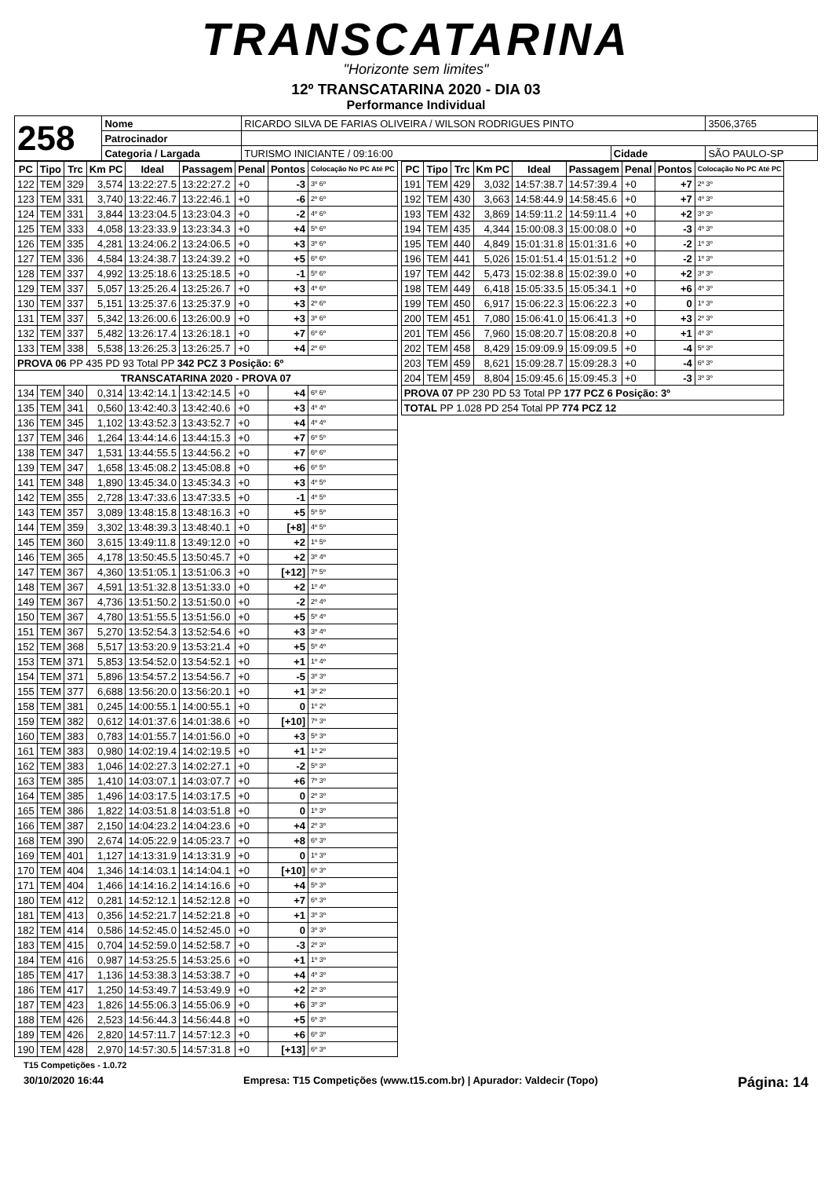TRANSCATARINA
"Horizonte sem limites"
12º TRANSCATARINA 2020 - DIA 03
Performance Individual
| 258 | Nome | RICARDO SILVA DE FARIAS OLIVEIRA / WILSON RODRIGUES PINTO | | | 3506,3765 |
| | Patrocinador | | | | |
| | Categoria / Largada | TURISMO INICIANTE / 09:16:00 | Cidade | SÃO PAULO-SP | |
| PC | Tipo | Trc | Km PC | Ideal | Passagem | Penal | Pontos | Colocação No PC Até PC |
| --- | --- | --- | --- | --- | --- | --- | --- | --- |
| 122 | TEM | 329 | 3,574 | 13:22:27.5 | 13:22:27.2 | +0 | -3 | 3º 6º |
| 123 | TEM | 331 | 3,740 | 13:22:46.7 | 13:22:46.1 | +0 | -6 | 2º 6º |
| 124 | TEM | 331 | 3,844 | 13:23:04.5 | 13:23:04.3 | +0 | -2 | 4º 6º |
| 125 | TEM | 333 | 4,058 | 13:23:33.9 | 13:23:34.3 | +0 | +4 | 5º 6º |
| 126 | TEM | 335 | 4,281 | 13:24:06.2 | 13:24:06.5 | +0 | +3 | 3º 6º |
| 127 | TEM | 336 | 4,584 | 13:24:38.7 | 13:24:39.2 | +0 | +5 | 6º 6º |
| 128 | TEM | 337 | 4,992 | 13:25:18.6 | 13:25:18.5 | +0 | -1 | 5º 6º |
| 129 | TEM | 337 | 5,057 | 13:25:26.4 | 13:25:26.7 | +0 | +3 | 4º 6º |
| 130 | TEM | 337 | 5,151 | 13:25:37.6 | 13:25:37.9 | +0 | +3 | 2º 6º |
| 131 | TEM | 337 | 5,342 | 13:26:00.6 | 13:26:00.9 | +0 | +3 | 3º 6º |
| 132 | TEM | 337 | 5,482 | 13:26:17.4 | 13:26:18.1 | +0 | +7 | 6º 6º |
| 133 | TEM | 338 | 5,538 | 13:26:25.3 | 13:26:25.7 | +0 | +4 | 2º 6º |
| PROVA 06 PP 435 PD 93 Total PP 342 PCZ 3 Posição: 6º | | | | | | | | |
| TRANSCATARINA 2020 - PROVA 07 | | | | | | | | |
| 134 | TEM | 340 | 0,314 | 13:42:14.1 | 13:42:14.5 | +0 | +4 | 6º 6º |
| 135 | TEM | 341 | 0,560 | 13:42:40.3 | 13:42:40.6 | +0 | +3 | 4º 4º |
| 136 | TEM | 345 | 1,102 | 13:43:52.3 | 13:43:52.7 | +0 | +4 | 4º 4º |
| 137 | TEM | 346 | 1,264 | 13:44:14.6 | 13:44:15.3 | +0 | +7 | 6º 5º |
| 138 | TEM | 347 | 1,531 | 13:44:55.5 | 13:44:56.2 | +0 | +7 | 6º 6º |
| 139 | TEM | 347 | 1,658 | 13:45:08.2 | 13:45:08.8 | +0 | +6 | 6º 5º |
| 141 | TEM | 348 | 1,890 | 13:45:34.0 | 13:45:34.3 | +0 | +3 | 4º 5º |
| 142 | TEM | 355 | 2,728 | 13:47:33.6 | 13:47:33.5 | +0 | -1 | 4º 5º |
| 143 | TEM | 357 | 3,089 | 13:48:15.8 | 13:48:16.3 | +0 | +5 | 5º 5º |
| 144 | TEM | 359 | 3,302 | 13:48:39.3 | 13:48:40.1 | +0 | [+8] | 4º 5º |
| 145 | TEM | 360 | 3,615 | 13:49:11.8 | 13:49:12.0 | +0 | +2 | 1º 5º |
| 146 | TEM | 365 | 4,178 | 13:50:45.5 | 13:50:45.7 | +0 | +2 | 3º 4º |
| 147 | TEM | 367 | 4,360 | 13:51:05.1 | 13:51:06.3 | +0 | [+12] | 7º 5º |
| 148 | TEM | 367 | 4,591 | 13:51:32.8 | 13:51:33.0 | +0 | +2 | 1º 4º |
| 149 | TEM | 367 | 4,736 | 13:51:50.2 | 13:51:50.0 | +0 | -2 | 2º 4º |
| 150 | TEM | 367 | 4,780 | 13:51:55.5 | 13:51:56.0 | +0 | +5 | 5º 4º |
| 151 | TEM | 367 | 5,270 | 13:52:54.3 | 13:52:54.6 | +0 | +3 | 3º 4º |
| 152 | TEM | 368 | 5,517 | 13:53:20.9 | 13:53:21.4 | +0 | +5 | 5º 4º |
| 153 | TEM | 371 | 5,853 | 13:54:52.0 | 13:54:52.1 | +0 | +1 | 1º 4º |
| 154 | TEM | 371 | 5,896 | 13:54:57.2 | 13:54:56.7 | +0 | -5 | 3º 3º |
| 155 | TEM | 377 | 6,688 | 13:56:20.0 | 13:56:20.1 | +0 | +1 | 3º 2º |
| 158 | TEM | 381 | 0,245 | 14:00:55.1 | 14:00:55.1 | +0 | 0 | 1º 2º |
| 159 | TEM | 382 | 0,612 | 14:01:37.6 | 14:01:38.6 | +0 | [+10] | 7º 3º |
| 160 | TEM | 383 | 0,783 | 14:01:55.7 | 14:01:56.0 | +0 | +3 | 5º 3º |
| 161 | TEM | 383 | 0,980 | 14:02:19.4 | 14:02:19.5 | +0 | +1 | 1º 2º |
| 162 | TEM | 383 | 1,046 | 14:02:27.3 | 14:02:27.1 | +0 | -2 | 5º 3º |
| 163 | TEM | 385 | 1,410 | 14:03:07.1 | 14:03:07.7 | +0 | +6 | 7º 3º |
| 164 | TEM | 385 | 1,496 | 14:03:17.5 | 14:03:17.5 | +0 | 0 | 2º 3º |
| 165 | TEM | 386 | 1,822 | 14:03:51.8 | 14:03:51.8 | +0 | 0 | 1º 3º |
| 166 | TEM | 387 | 2,150 | 14:04:23.2 | 14:04:23.6 | +0 | +4 | 2º 3º |
| 168 | TEM | 390 | 2,674 | 14:05:22.9 | 14:05:23.7 | +0 | +8 | 6º 3º |
| 169 | TEM | 401 | 1,127 | 14:13:31.9 | 14:13:31.9 | +0 | 0 | 1º 3º |
| 170 | TEM | 404 | 1,346 | 14:14:03.1 | 14:14:04.1 | +0 | [+10] | 6º 3º |
| 171 | TEM | 404 | 1,466 | 14:14:16.2 | 14:14:16.6 | +0 | +4 | 5º 3º |
| 180 | TEM | 412 | 0,281 | 14:52:12.1 | 14:52:12.8 | +0 | +7 | 6º 3º |
| 181 | TEM | 413 | 0,356 | 14:52:21.7 | 14:52:21.8 | +0 | +1 | 3º 3º |
| 182 | TEM | 414 | 0,586 | 14:52:45.0 | 14:52:45.0 | +0 | 0 | 3º 3º |
| 183 | TEM | 415 | 0,704 | 14:52:59.0 | 14:52:58.7 | +0 | -3 | 2º 3º |
| 184 | TEM | 416 | 0,987 | 14:53:25.5 | 14:53:25.6 | +0 | +1 | 1º 3º |
| 185 | TEM | 417 | 1,136 | 14:53:38.3 | 14:53:38.7 | +0 | +4 | 4º 3º |
| 186 | TEM | 417 | 1,250 | 14:53:49.7 | 14:53:49.9 | +0 | +2 | 2º 3º |
| 187 | TEM | 423 | 1,826 | 14:55:06.3 | 14:55:06.9 | +0 | +6 | 3º 3º |
| 188 | TEM | 426 | 2,523 | 14:56:44.3 | 14:56:44.8 | +0 | +5 | 6º 3º |
| 189 | TEM | 426 | 2,820 | 14:57:11.7 | 14:57:12.3 | +0 | +6 | 6º 3º |
| 190 | TEM | 428 | 2,970 | 14:57:30.5 | 14:57:31.8 | +0 | [+13] | 6º 3º |
| PC | Tipo | Trc | Km PC | Ideal | Passagem | Penal | Pontos | Colocação No PC Até PC |
| --- | --- | --- | --- | --- | --- | --- | --- | --- |
| 191 | TEM | 429 | 3,032 | 14:57:38.7 | 14:57:39.4 | +0 | +7 | 2º 3º |
| 192 | TEM | 430 | 3,663 | 14:58:44.9 | 14:58:45.6 | +0 | +7 | 4º 3º |
| 193 | TEM | 432 | 3,869 | 14:59:11.2 | 14:59:11.4 | +0 | +2 | 3º 3º |
| 194 | TEM | 435 | 4,344 | 15:00:08.3 | 15:00:08.0 | +0 | -3 | 4º 3º |
| 195 | TEM | 440 | 4,849 | 15:01:31.8 | 15:01:31.6 | +0 | -2 | 1º 3º |
| 196 | TEM | 441 | 5,026 | 15:01:51.4 | 15:01:51.2 | +0 | -2 | 1º 3º |
| 197 | TEM | 442 | 5,473 | 15:02:38.8 | 15:02:39.0 | +0 | +2 | 3º 3º |
| 198 | TEM | 449 | 6,418 | 15:05:33.5 | 15:05:34.1 | +0 | +6 | 4º 3º |
| 199 | TEM | 450 | 6,917 | 15:06:22.3 | 15:06:22.3 | +0 | 0 | 1º 3º |
| 200 | TEM | 451 | 7,080 | 15:06:41.0 | 15:06:41.3 | +0 | +3 | 2º 3º |
| 201 | TEM | 456 | 7,960 | 15:08:20.7 | 15:08:20.8 | +0 | +1 | 4º 3º |
| 202 | TEM | 458 | 8,429 | 15:09:09.9 | 15:09:09.5 | +0 | -4 | 5º 3º |
| 203 | TEM | 459 | 8,621 | 15:09:28.7 | 15:09:28.3 | +0 | -4 | 6º 3º |
| 204 | TEM | 459 | 8,804 | 15:09:45.6 | 15:09:45.3 | +0 | -3 | 3º 3º |
| PROVA 07 PP 230 PD 53 Total PP 177 PCZ 6 Posição: 3º | | | | | | | | |
| TOTAL PP 1.028 PD 254 Total PP 774 PCZ 12 | | | | | | | | |
T15 Competições - 1.0.72
30/10/2020 16:44 Empresa: T15 Competições (www.t15.com.br) | Apurador: Valdecir (Topo) Página: 14